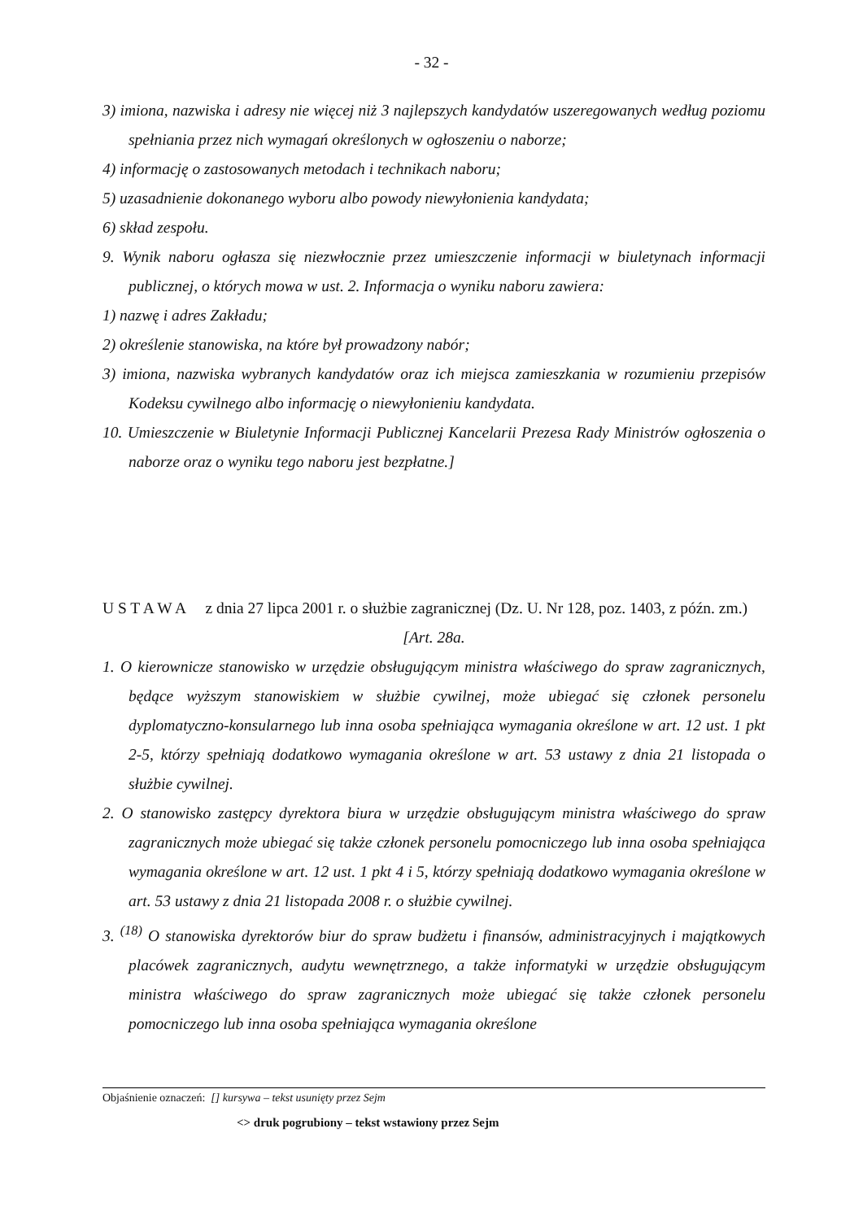- 32 -
3) imiona, nazwiska i adresy nie więcej niż 3 najlepszych kandydatów uszeregowanych według poziomu spełniania przez nich wymagań określonych w ogłoszeniu o naborze;
4) informację o zastosowanych metodach i technikach naboru;
5) uzasadnienie dokonanego wyboru albo powody niewyłonienia kandydata;
6) skład zespołu.
9. Wynik naboru ogłasza się niezwłocznie przez umieszczenie informacji w biuletynach informacji publicznej, o których mowa w ust. 2. Informacja o wyniku naboru zawiera:
1) nazwę i adres Zakładu;
2) określenie stanowiska, na które był prowadzony nabór;
3) imiona, nazwiska wybranych kandydatów oraz ich miejsca zamieszkania w rozumieniu przepisów Kodeksu cywilnego albo informację o niewyłonieniu kandydata.
10. Umieszczenie w Biuletynie Informacji Publicznej Kancelarii Prezesa Rady Ministrów ogłoszenia o naborze oraz o wyniku tego naboru jest bezpłatne.]
U S T A W A z dnia 27 lipca 2001 r. o służbie zagranicznej (Dz. U. Nr 128, poz. 1403, z późn. zm.)
[Art. 28a.
1. O kierownicze stanowisko w urzędzie obsługującym ministra właściwego do spraw zagranicznych, będące wyższym stanowiskiem w służbie cywilnej, może ubiegać się członek personelu dyplomatyczno-konsularnego lub inna osoba spełniająca wymagania określone w art. 12 ust. 1 pkt 2-5, którzy spełniają dodatkowo wymagania określone w art. 53 ustawy z dnia 21 listopada o służbie cywilnej.
2. O stanowisko zastępcy dyrektora biura w urzędzie obsługującym ministra właściwego do spraw zagranicznych może ubiegać się także członek personelu pomocniczego lub inna osoba spełniająca wymagania określone w art. 12 ust. 1 pkt 4 i 5, którzy spełniają dodatkowo wymagania określone w art. 53 ustawy z dnia 21 listopada 2008 r. o służbie cywilnej.
3. <sup>(18)</sup> O stanowiska dyrektorów biur do spraw budżetu i finansów, administracyjnych i majątkowych placówek zagranicznych, audytu wewnętrznego, a także informatyki w urzędzie obsługującym ministra właściwego do spraw zagranicznych może ubiegać się także członek personelu pomocniczego lub inna osoba spełniająca wymagania określone
Objaśnienie oznaczeń: [] kursywa – tekst usunięty przez Sejm
<> druk pogrubiony – tekst wstawiony przez Sejm